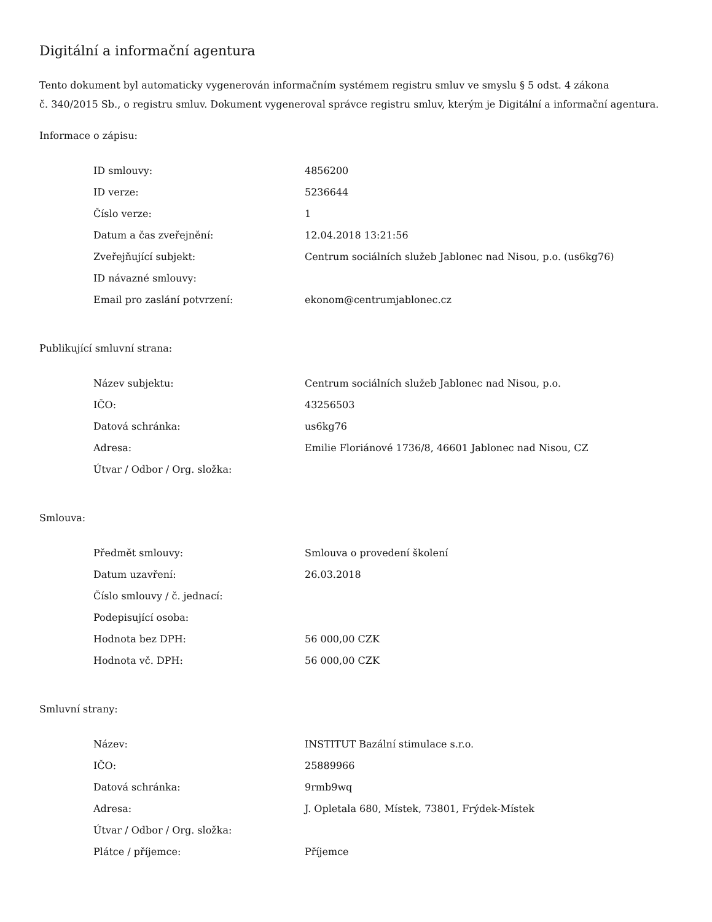Digitální a informační agentura
Tento dokument byl automaticky vygenerován informačním systémem registru smluv ve smyslu § 5 odst. 4 zákona
č. 340/2015 Sb., o registru smluv. Dokument vygeneroval správce registru smluv, kterým je Digitální a informační agentura.
Informace o zápisu:
| ID smlouvy: | 4856200 |
| ID verze: | 5236644 |
| Číslo verze: | 1 |
| Datum a čas zveřejnění: | 12.04.2018 13:21:56 |
| Zveřejňující subjekt: | Centrum sociálních služeb Jablonec nad Nisou, p.o. (us6kg76) |
| ID návazné smlouvy: | |
| Email pro zaslání potvrzení: | ekonom@centrumjablonec.cz |
Publikující smluvní strana:
| Název subjektu: | Centrum sociálních služeb Jablonec nad Nisou, p.o. |
| IČO: | 43256503 |
| Datová schránka: | us6kg76 |
| Adresa: | Emilie Floriánové 1736/8, 46601 Jablonec nad Nisou, CZ |
| Útvar / Odbor / Org. složka: | |
Smlouva:
| Předmět smlouvy: | Smlouva o provedení školení |
| Datum uzavření: | 26.03.2018 |
| Číslo smlouvy / č. jednací: | |
| Podepisující osoba: | |
| Hodnota bez DPH: | 56 000,00 CZK |
| Hodnota vč. DPH: | 56 000,00 CZK |
Smluvní strany:
| Název: | INSTITUT Bazální stimulace s.r.o. |
| IČO: | 25889966 |
| Datová schránka: | 9rmb9wq |
| Adresa: | J. Opletala 680, Místek, 73801, Frýdek-Místek |
| Útvar / Odbor / Org. složka: | |
| Plátce / příjemce: | Příjemce |